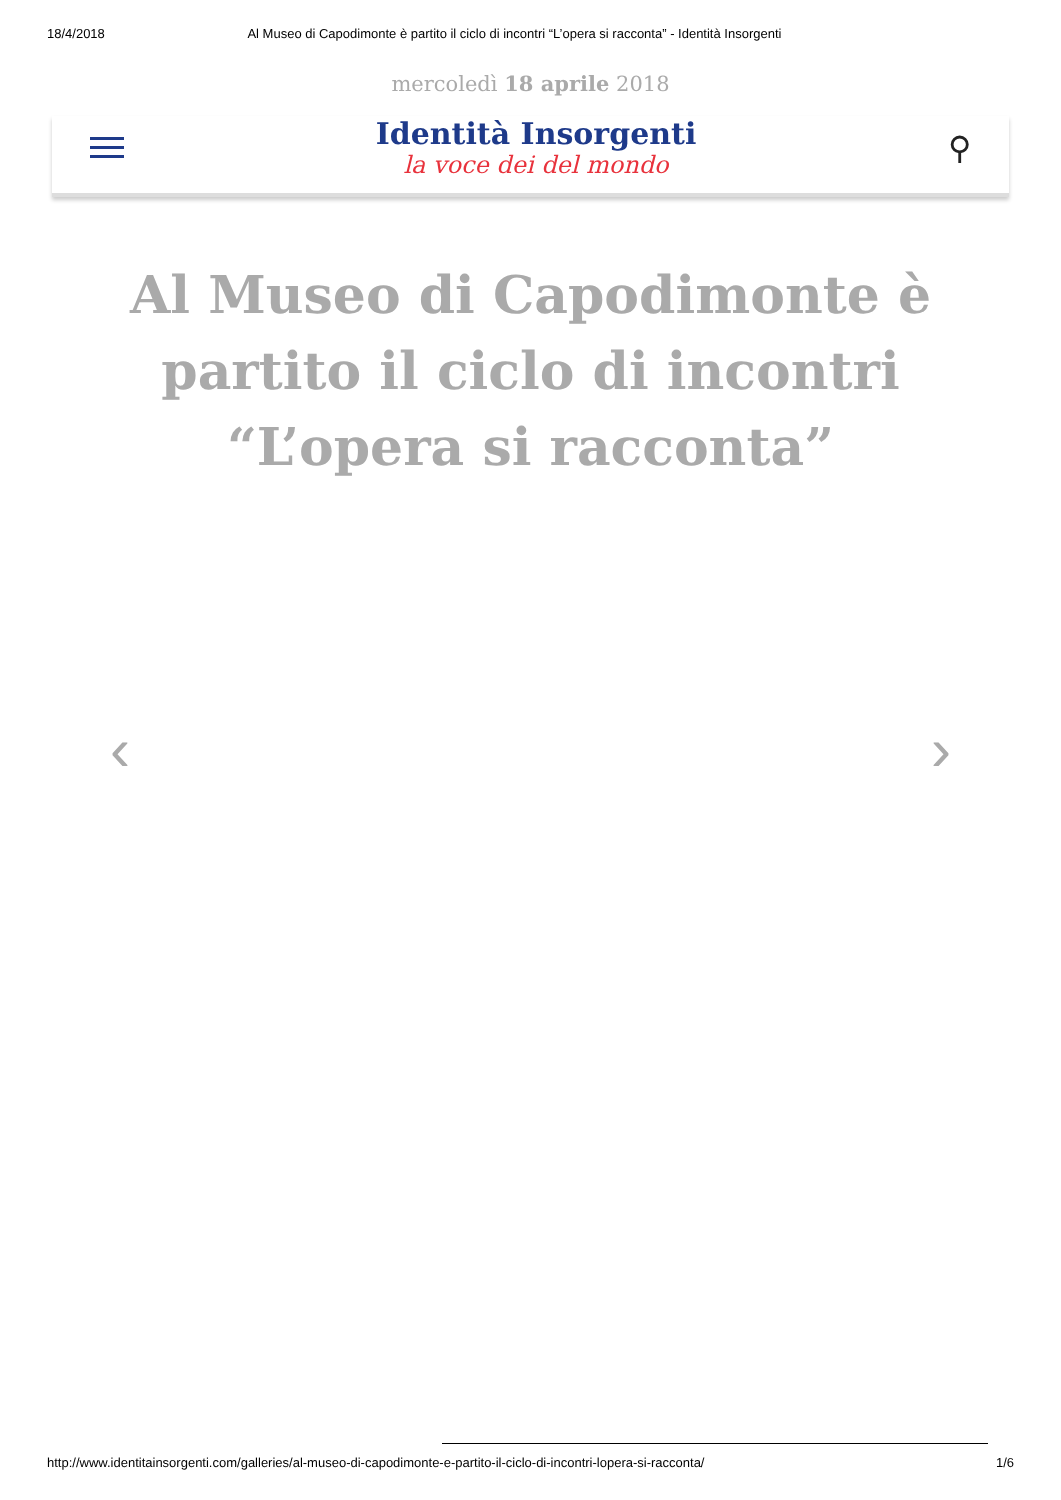18/4/2018 Al Museo di Capodimonte è partito il ciclo di incontri “L’opera si racconta” - Identità Insorgenti
mercoledì 18 aprile 2018
Identità Insorgenti
la voce dei del mondo
⚲
Al Museo di Capodimonte è partito il ciclo di incontri “L’opera si racconta”
‹ ›
http://www.identitainsorgenti.com/galleries/al-museo-di-capodimonte-e-partito-il-ciclo-di-incontri-lopera-si-racconta/ 1/6